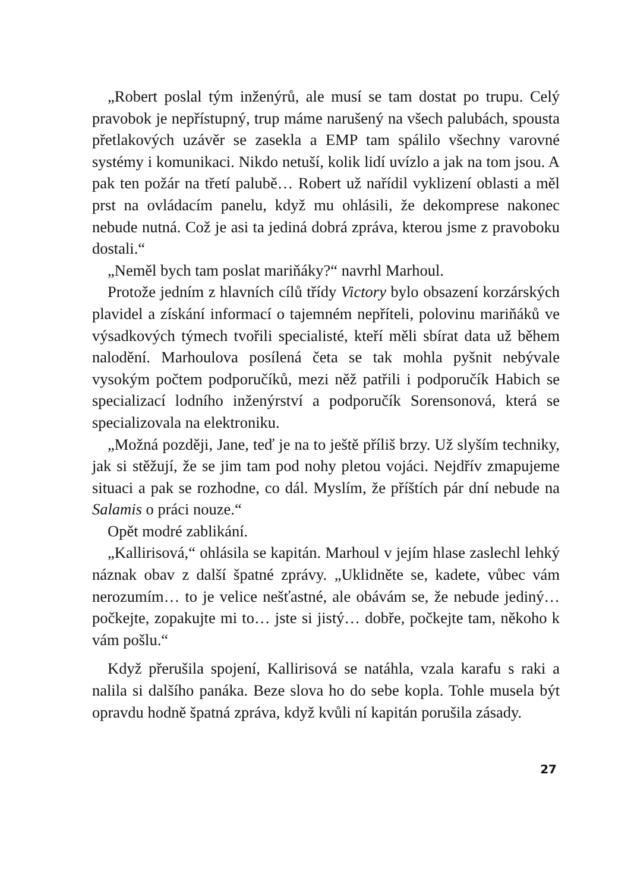„Robert poslal tým inženýrů, ale musí se tam dostat po trupu. Celý pravobok je nepřístupný, trup máme narušený na všech palubách, spousta přetlakových uzávěr se zasekla a EMP tam spálilo všechny varovné systémy i komunikaci. Nikdo netuší, kolik lidí uvízlo a jak na tom jsou. A pak ten požár na třetí palubě… Robert už nařídil vyklizení oblasti a měl prst na ovládacím panelu, když mu ohlásili, že dekomprese nakonec nebude nutná. Což je asi ta jediná dobrá zpráva, kterou jsme z pravoboku dostali.“
„Neměl bych tam poslat mariňáky?“ navrhl Marhoul.
Protože jedním z hlavních cílů třídy Victory bylo obsazení korzárských plavidel a získání informací o tajemném nepříteli, polovinu mariňáků ve výsadkových týmech tvořili specialisté, kteří měli sbírat data už během nalodění. Marhoulova posílená četa se tak mohla pyšnit nebývale vysokým počtem podporučíků, mezi něž patřili i podporučík Habich se specializací lodního inženýrství a podporučík Sorensonová, která se specializovala na elektroniku.
„Možná později, Jane, teď je na to ještě příliš brzy. Už slyším techniky, jak si stěžují, že se jim tam pod nohy pletou vojáci. Nejdřív zmapujeme situaci a pak se rozhodne, co dál. Myslím, že příštích pár dní nebude na Salamis o práci nouze.“
Opět modré zablikání.
„Kallirisová,“ ohlásila se kapitán. Marhoul v jejím hlase zaslechl lehký náznak obav z další špatné zprávy. „Uklidněte se, kadete, vůbec vám nerozumím… to je velice nešťastné, ale obávám se, že nebude jediný… počkejte, zopakujte mi to… jste si jistý… dobře, počkejte tam, někoho k vám pošlu.“
Když přerušila spojení, Kallirisová se natáhla, vzala karafu s raki a nalila si dalšího panáka. Beze slova ho do sebe kopla. Tohle musela být opravdu hodně špatná zpráva, když kvůli ní kapitán porušila zásady.
27